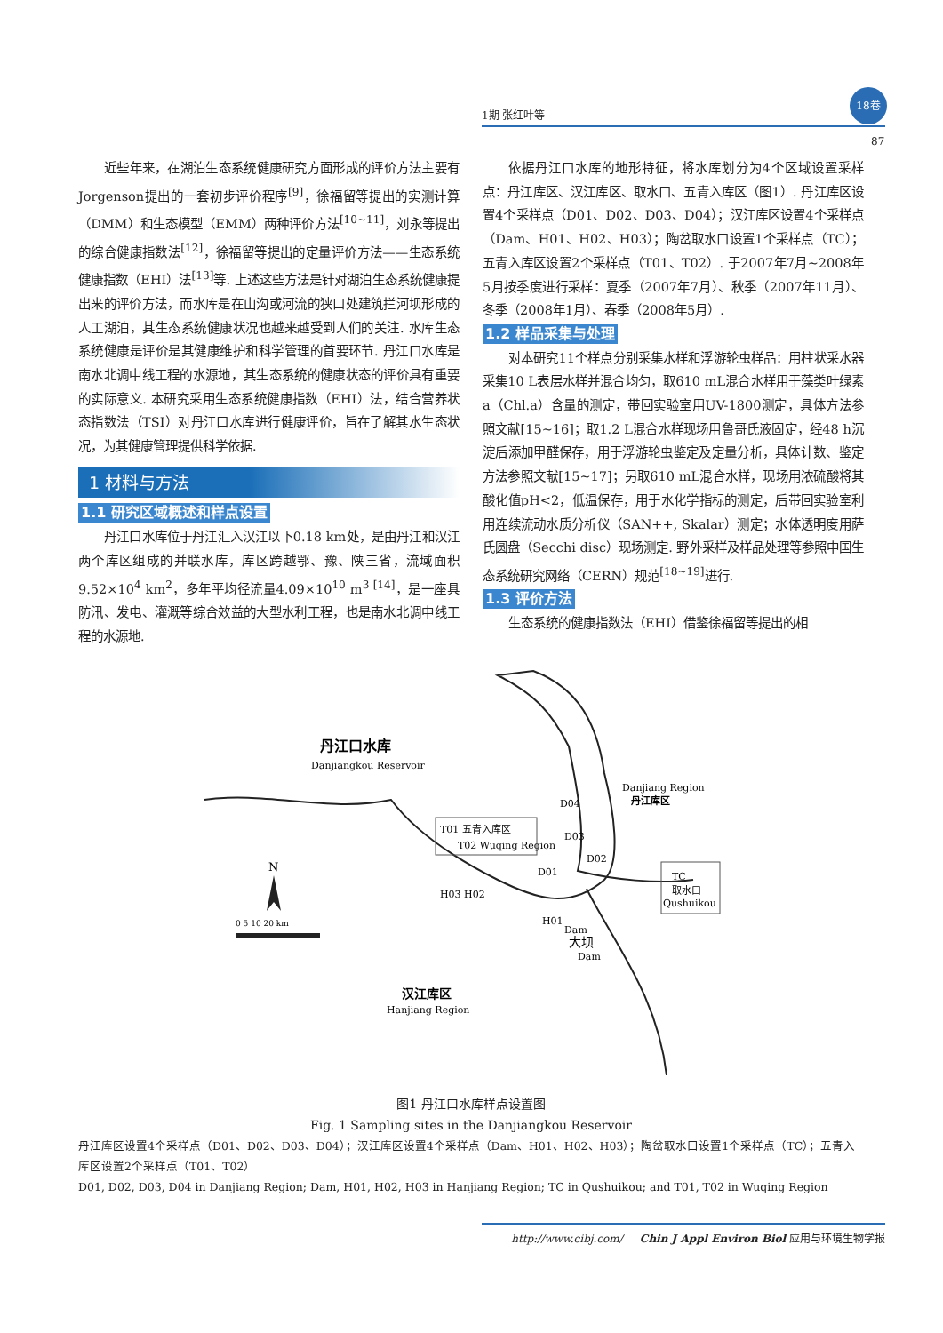18卷
1期 张红叶等
87
近些年来，在湖泊生态系统健康研究方面形成的评价方法主要有Jorgenson提出的一套初步评价程序<sup>[9]</sup>，徐福留等提出的实测计算（DMM）和生态模型（EMM）两种评价方法<sup>[10~11]</sup>，刘永等提出的综合健康指数法<sup>[12]</sup>，徐福留等提出的定量评价方法——生态系统健康指数（EHI）法<sup>[13]</sup>等. 上述这些方法是针对湖泊生态系统健康提出来的评价方法，而水库是在山沟或河流的狭口处建筑拦河坝形成的人工湖泊，其生态系统健康状况也越来越受到人们的关注. 水库生态系统健康是评价是其健康维护和科学管理的首要环节. 丹江口水库是南水北调中线工程的水源地，其生态系统的健康状态的评价具有重要的实际意义. 本研究采用生态系统健康指数（EHI）法，结合营养状态指数法（TSI）对丹江口水库进行健康评价，旨在了解其水生态状况，为其健康管理提供科学依据.
1 材料与方法
1.1 研究区域概述和样点设置
丹江口水库位于丹江汇入汉江以下0.18 km处，是由丹江和汉江两个库区组成的并联水库，库区跨越鄂、豫、陕三省，流域面积9.52×10<sup>4</sup> km<sup>2</sup>，多年平均径流量4.09×10<sup>10</sup> m<sup>3 [14]</sup>，是一座具防汛、发电、灌溉等综合效益的大型水利工程，也是南水北调中线工程的水源地.
依据丹江口水库的地形特征，将水库划分为4个区域设置采样点：丹江库区、汉江库区、取水口、五青入库区（图1）. 丹江库区设置4个采样点（D01、D02、D03、D04）；汉江库区设置4个采样点（Dam、H01、H02、H03）；陶岔取水口设置1个采样点（TC）；五青入库区设置2个采样点（T01、T02）. 于2007年7月~2008年5月按季度进行采样：夏季（2007年7月）、秋季（2007年11月）、冬季（2008年1月）、春季（2008年5月）.
1.2 样品采集与处理
对本研究11个样点分别采集水样和浮游轮虫样品：用柱状采水器采集10 L表层水样并混合均匀，取610 mL混合水样用于藻类叶绿素a（Chl.a）含量的测定，带回实验室用UV-1800测定，具体方法参照文献[15~16]；取1.2 L混合水样现场用鲁哥氏液固定，经48 h沉淀后添加甲醛保存，用于浮游轮虫鉴定及定量分析，具体计数、鉴定方法参照文献[15~17]；另取610 mL混合水样，现场用浓硫酸将其酸化值pH<2，低温保存，用于水化学指标的测定，后带回实验室利用连续流动水质分析仪（SAN++, Skalar）测定；水体透明度用萨氏圆盘（Secchi disc）现场测定. 野外采样及样品处理等参照中国生态系统研究网络（CERN）规范<sup>[18~19]</sup>进行.
1.3 评价方法
生态系统的健康指数法（EHI）借鉴徐福留等提出的相
丹江口水库
Danjiangkou Reservoir
Danjiang Region
丹江库区
D04
D03
D02
D01
T01 五青入库区
T02 Wuqing Region
H03 H02
H01
Dam
TC
取水口
Qushuikou
大坝
Dam
汉江库区
Hanjiang Region
N
0 5 10 20 km
图1 丹江口水库样点设置图
Fig. 1 Sampling sites in the Danjiangkou Reservoir
丹江库区设置4个采样点（D01、D02、D03、D04）；汉江库区设置4个采样点（Dam、H01、H02、H03）；陶岔取水口设置1个采样点（TC）；五青入库区设置2个采样点（T01、T02）
D01, D02, D03, D04 in Danjiang Region; Dam, H01, H02, H03 in Hanjiang Region; TC in Qushuikou; and T01, T02 in Wuqing Region
http://www.cibj.com/ Chin J Appl Environ Biol 应用与环境生物学报